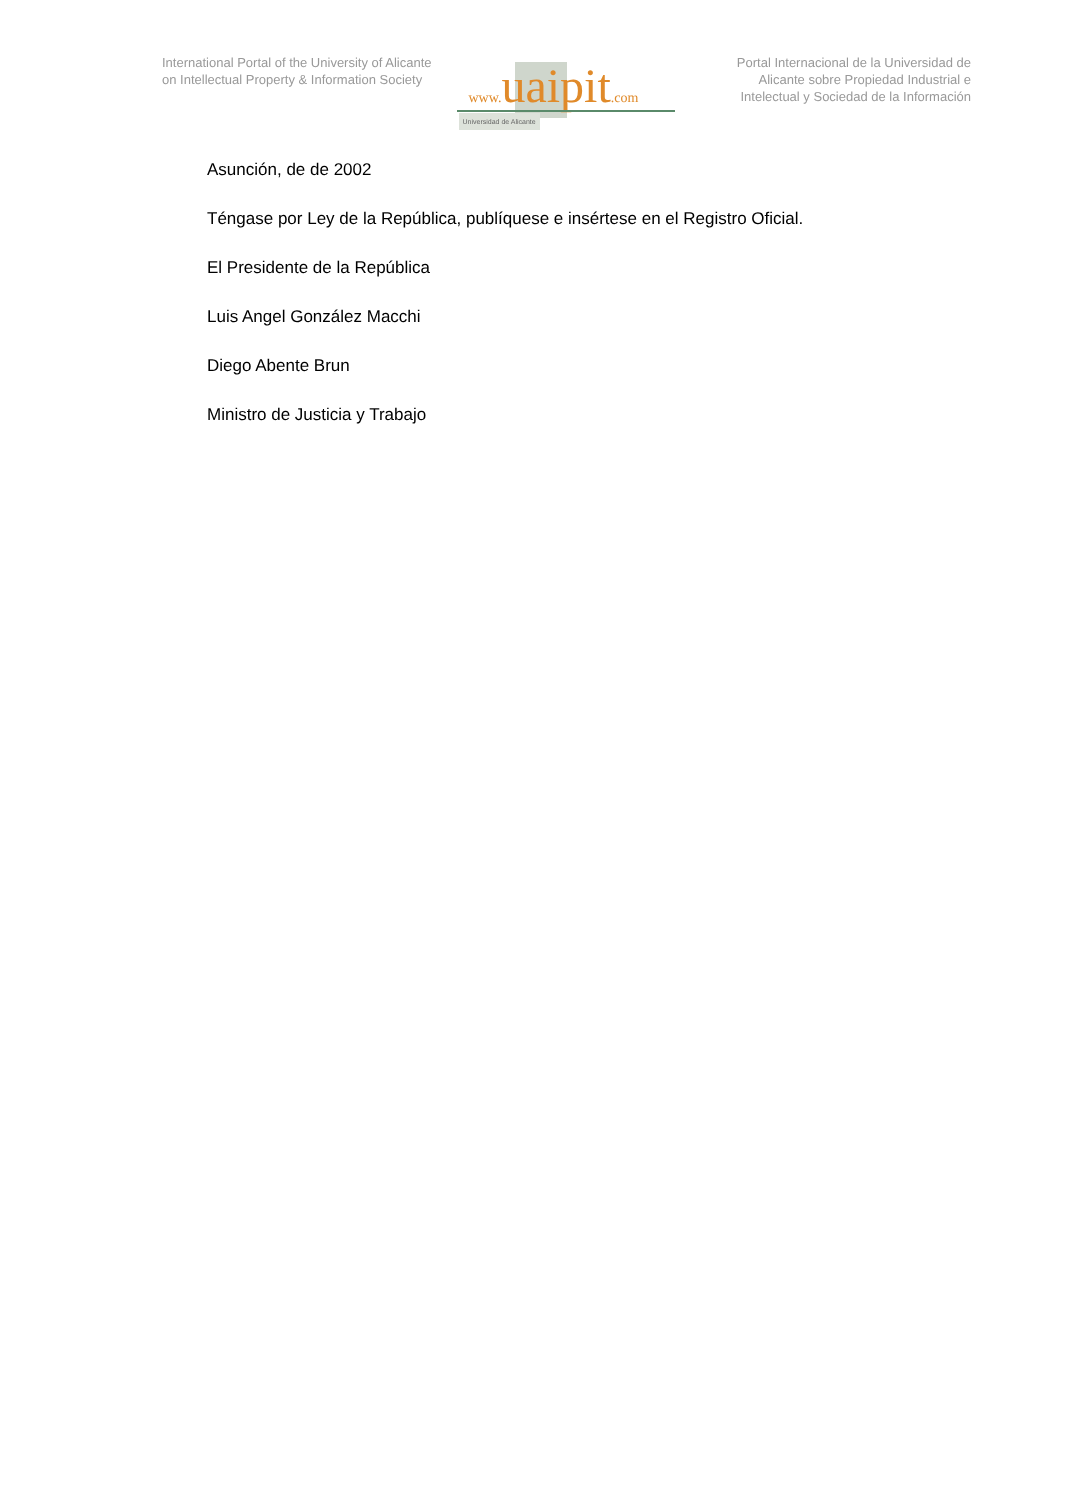International Portal of the University of Alicante on Intellectual Property & Information Society
www. uaipit.com
Universidad de Alicante
Portal Internacional de la Universidad de Alicante sobre Propiedad Industrial e Intelectual y Sociedad de la Información
Asunción, de de 2002
Téngase por Ley de la República, publíquese e insértese en el Registro Oficial.
El Presidente de la República
Luis Angel González Macchi
Diego Abente Brun
Ministro de Justicia y Trabajo